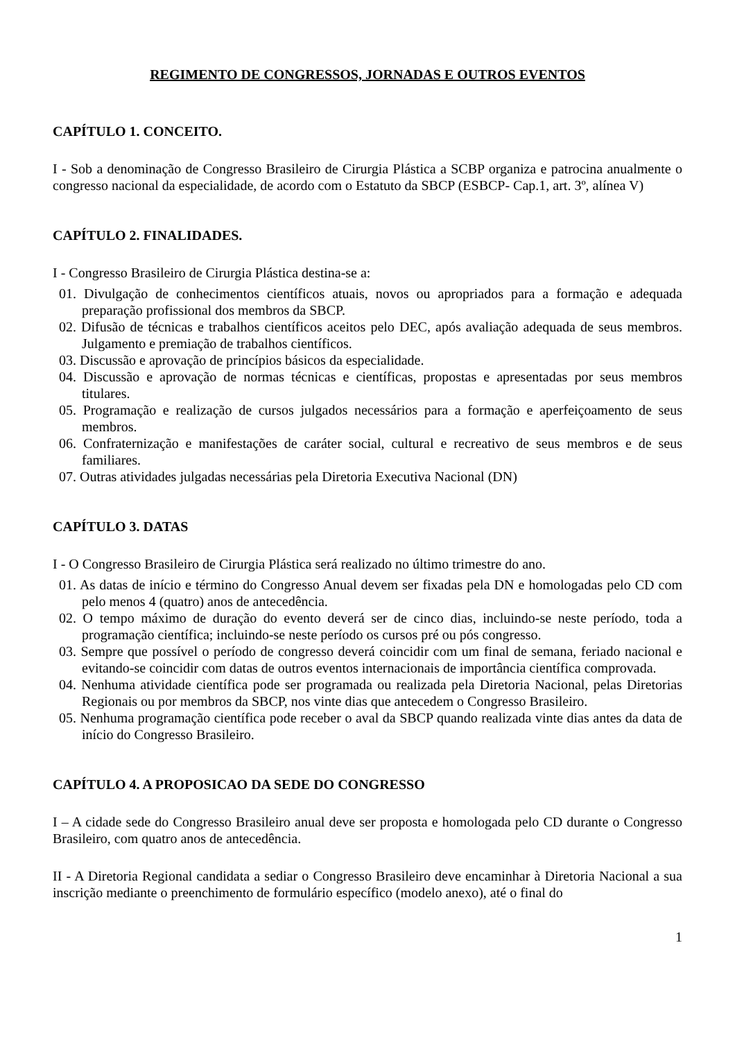REGIMENTO DE CONGRESSOS, JORNADAS E OUTROS EVENTOS
CAPÍTULO 1. CONCEITO.
I - Sob a denominação de Congresso Brasileiro de Cirurgia Plástica a SCBP organiza e patrocina anualmente o congresso nacional da especialidade, de acordo com o Estatuto da SBCP (ESBCP- Cap.1, art. 3º, alínea V)
CAPÍTULO 2. FINALIDADES.
I - Congresso Brasileiro de Cirurgia Plástica destina-se a:
01. Divulgação de conhecimentos científicos atuais, novos ou apropriados para a formação e adequada preparação profissional dos membros da SBCP.
02. Difusão de técnicas e trabalhos científicos aceitos pelo DEC, após avaliação adequada de seus membros. Julgamento e premiação de trabalhos científicos.
03. Discussão e aprovação de princípios básicos da especialidade.
04. Discussão e aprovação de normas técnicas e científicas, propostas e apresentadas por seus membros titulares.
05. Programação e realização de cursos julgados necessários para a formação e aperfeiçoamento de seus membros.
06. Confraternização e manifestações de caráter social, cultural e recreativo de seus membros e de seus familiares.
07. Outras atividades julgadas necessárias pela Diretoria Executiva Nacional (DN)
CAPÍTULO 3. DATAS
I - O Congresso Brasileiro de Cirurgia Plástica será realizado no último trimestre do ano.
01. As datas de início e término do Congresso Anual devem ser fixadas pela DN e homologadas pelo CD com pelo menos 4 (quatro) anos de antecedência.
02. O tempo máximo de duração do evento deverá ser de cinco dias, incluindo-se neste período, toda a programação científica; incluindo-se neste período os cursos pré ou pós congresso.
03. Sempre que possível o período de congresso deverá coincidir com um final de semana, feriado nacional e evitando-se coincidir com datas de outros eventos internacionais de importância científica comprovada.
04. Nenhuma atividade científica pode ser programada ou realizada pela Diretoria Nacional, pelas Diretorias Regionais ou por membros da SBCP, nos vinte dias que antecedem o Congresso Brasileiro.
05. Nenhuma programação científica pode receber o aval da SBCP quando realizada vinte dias antes da data de início do Congresso Brasileiro.
CAPÍTULO 4. A PROPOSICAO DA SEDE DO CONGRESSO
I – A cidade sede do Congresso Brasileiro anual deve ser proposta e homologada pelo CD durante o Congresso Brasileiro, com quatro anos de antecedência.
II - A Diretoria Regional candidata a sediar o Congresso Brasileiro deve encaminhar à Diretoria Nacional a sua inscrição mediante o preenchimento de formulário específico (modelo anexo), até o final do
1